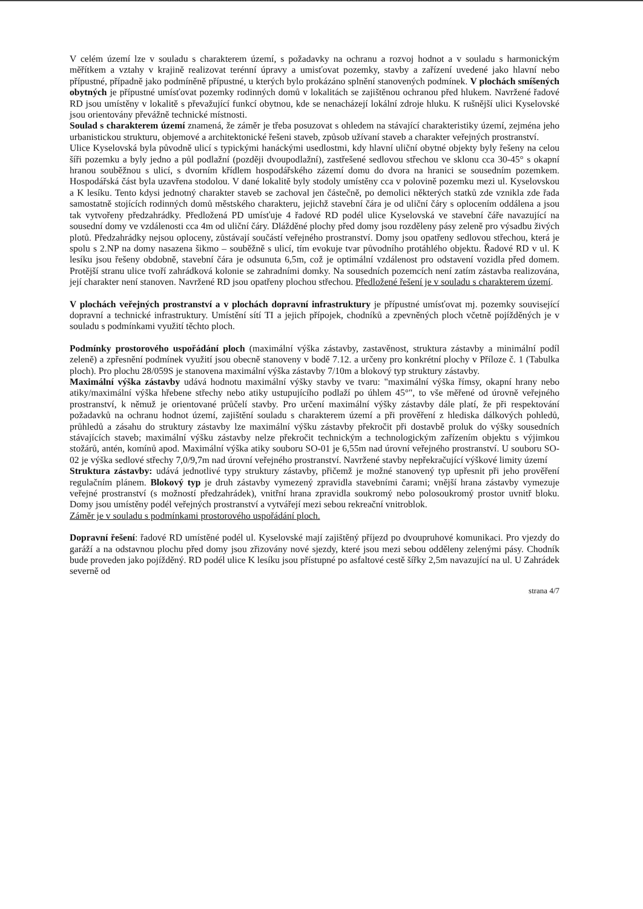V celém území lze v souladu s charakterem území, s požadavky na ochranu a rozvoj hodnot a v souladu s harmonickým měřítkem a vztahy v krajině realizovat terénní úpravy a umisťovat pozemky, stavby a zařízení uvedené jako hlavní nebo přípustné, případně jako podmíněně přípustné, u kterých bylo prokázáno splnění stanovených podmínek. V plochách smíšených obytných je přípustné umísťovat pozemky rodinných domů v lokalitách se zajištěnou ochranou před hlukem. Navržené řadové RD jsou umístěny v lokalitě s převažující funkcí obytnou, kde se nenacházejí lokální zdroje hluku. K rušnější ulici Kyselovské jsou orientovány převážně technické místnosti.
Soulad s charakterem území znamená, že záměr je třeba posuzovat s ohledem na stávající charakteristiky území, zejména jeho urbanistickou strukturu, objemové a architektonické řešeni staveb, způsob užívaní staveb a charakter veřejných prostranství.
Ulice Kyselovská byla původně ulicí s typickými hanáckými usedlostmi, kdy hlavní uliční obytné objekty byly řešeny na celou šíři pozemku a byly jedno a půl podlažní (později dvoupodlažní), zastřešené sedlovou střechou ve sklonu cca 30-45° s okapní hranou souběžnou s ulicí, s dvorním křídlem hospodářského zázemí domu do dvora na hranici se sousedním pozemkem. Hospodářská část byla uzavřena stodolou. V dané lokalitě byly stodoly umístěny cca v polovině pozemku mezi ul. Kyselovskou a K lesíku. Tento kdysi jednotný charakter staveb se zachoval jen částečně, po demolici některých statků zde vznikla zde řada samostatně stojících rodinných domů městského charakteru, jejichž stavební čára je od uliční čáry s oplocením oddálena a jsou tak vytvořeny předzahrádky. Předložená PD umísťuje 4 řadové RD podél ulice Kyselovská ve stavební čáře navazující na sousední domy ve vzdálenosti cca 4m od uliční čáry. Dlážděné plochy před domy jsou rozděleny pásy zeleně pro výsadbu živých plotů. Předzahrádky nejsou oploceny, zůstávají součástí veřejného prostranství. Domy jsou opatřeny sedlovou střechou, která je spolu s 2.NP na domy nasazena šikmo – souběžně s ulicí, tím evokuje tvar původního protáhlého objektu. Řadové RD v ul. K lesíku jsou řešeny obdobně, stavební čára je odsunuta 6,5m, což je optimální vzdálenost pro odstavení vozidla před domem. Protější stranu ulice tvoří zahrádková kolonie se zahradními domky. Na sousedních pozemcích není zatím zástavba realizována, její charakter není stanoven. Navržené RD jsou opatřeny plochou střechou. Předložené řešení je v souladu s charakterem území.
V plochách veřejných prostranství a v plochách dopravní infrastruktury je přípustné umísťovat mj. pozemky související dopravní a technické infrastruktury. Umístění sítí TI a jejich přípojek, chodníků a zpevněných ploch včetně pojížděných je v souladu s podmínkami využití těchto ploch.
Podmínky prostorového uspořádání ploch (maximální výška zástavby, zastavěnost, struktura zástavby a minimální podíl zeleně) a zpřesnění podmínek využití jsou obecně stanoveny v bodě 7.12. a určeny pro konkrétní plochy v Příloze č. 1 (Tabulka ploch). Pro plochu 28/059S je stanovena maximální výška zástavby 7/10m a blokový typ struktury zástavby.
Maximální výška zástavby udává hodnotu maximální výšky stavby ve tvaru: "maximální výška římsy, okapní hrany nebo atiky/maximální výška hřebene střechy nebo atiky ustupujícího podlaží po úhlem 45°", to vše měřené od úrovně veřejného prostranství, k němuž je orientované průčelí stavby. Pro určení maximální výšky zástavby dále platí, že při respektování požadavků na ochranu hodnot území, zajištění souladu s charakterem území a při prověření z hlediska dálkových pohledů, průhledů a zásahu do struktury zástavby lze maximální výšku zástavby překročit při dostavbě proluk do výšky sousedních stávajících staveb; maximální výšku zástavby nelze překročit technickým a technologickým zařízením objektu s výjimkou stožárů, antén, komínů apod. Maximální výška atiky souboru SO-01 je 6,55m nad úrovní veřejného prostranství. U souboru SO-02 je výška sedlové střechy 7,0/9,7m nad úrovní veřejného prostranství. Navržené stavby nepřekračující výškové limity území
Struktura zástavby: udává jednotlivé typy struktury zástavby, přičemž je možné stanovený typ upřesnit při jeho prověření regulačním plánem. Blokový typ je druh zástavby vymezený zpravidla stavebními čarami; vnější hrana zástavby vymezuje veřejné prostranství (s možností předzahrádek), vnitřní hrana zpravidla soukromý nebo polosoukromý prostor uvnitř bloku. Domy jsou umístěny podél veřejných prostranství a vytvářejí mezi sebou rekreační vnitroblok.
Záměr je v souladu s podmínkami prostorového uspořádání ploch.
Dopravní řešení: řadové RD umístěné podél ul. Kyselovské mají zajištěný příjezd po dvoupruhové komunikaci. Pro vjezdy do garáží a na odstavnou plochu před domy jsou zřizovány nové sjezdy, které jsou mezi sebou odděleny zelenými pásy. Chodník bude proveden jako pojížděný. RD podél ulice K lesíku jsou přístupné po asfaltové cestě šířky 2,5m navazující na ul. U Zahrádek severně od
strana 4/7